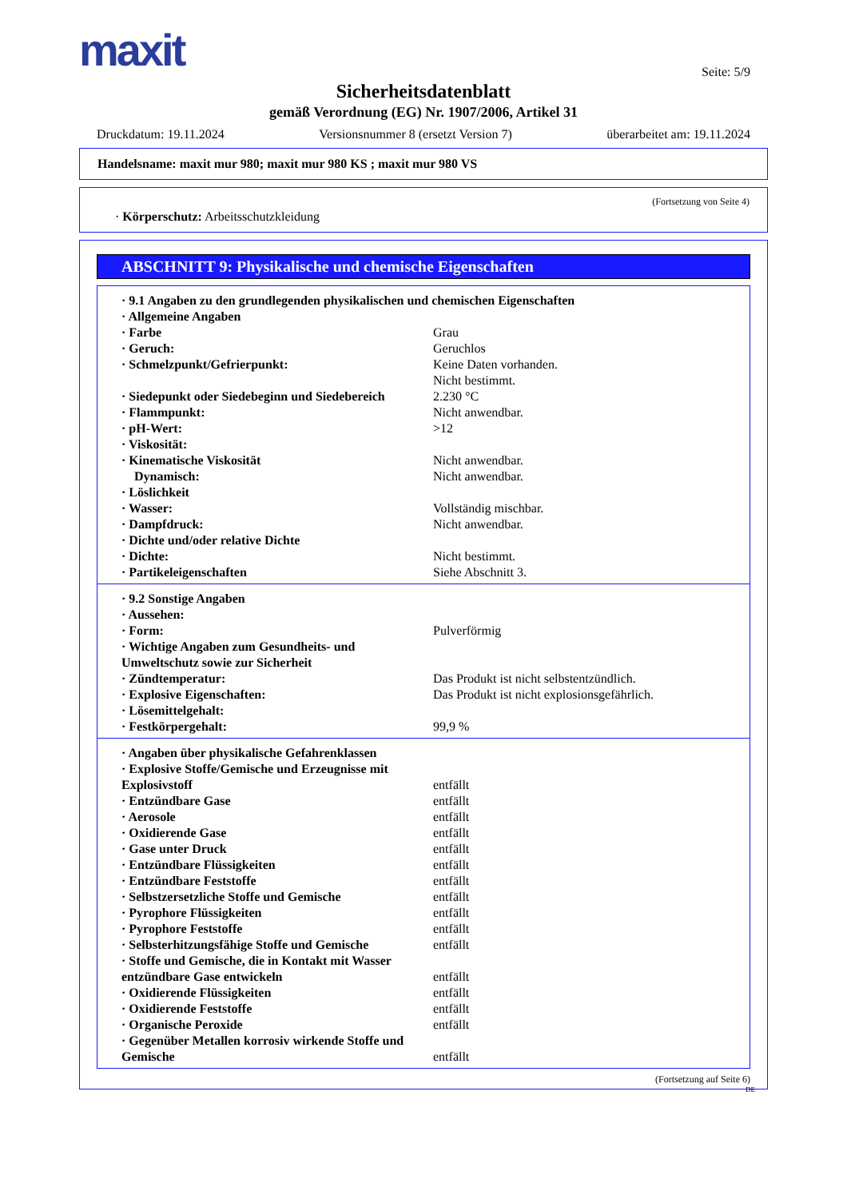maxit
Seite: 5/9
Sicherheitsdatenblatt
gemäß Verordnung (EG) Nr. 1907/2006, Artikel 31
Druckdatum: 19.11.2024 Versionsnummer 8 (ersetzt Version 7) überarbeitet am: 19.11.2024
Handelsname: maxit mur 980; maxit mur 980 KS ; maxit mur 980 VS
(Fortsetzung von Seite 4)
· Körperschutz: Arbeitsschutzkleidung
ABSCHNITT 9: Physikalische und chemische Eigenschaften
· 9.1 Angaben zu den grundlegenden physikalischen und chemischen Eigenschaften
· Allgemeine Angaben
· Farbe Grau
· Geruch: Geruchlos
· Schmelzpunkt/Gefrierpunkt: Keine Daten vorhanden.
Nicht bestimmt.
· Siedepunkt oder Siedebeginn und Siedebereich 2.230 °C
· Flammpunkt: Nicht anwendbar.
· pH-Wert: >12
· Viskosität:
· Kinematische Viskosität Nicht anwendbar.
Dynamisch: Nicht anwendbar.
· Löslichkeit
· Wasser: Vollständig mischbar.
· Dampfdruck: Nicht anwendbar.
· Dichte und/oder relative Dichte
· Dichte: Nicht bestimmt.
· Partikeleigenschaften Siehe Abschnitt 3.
· 9.2 Sonstige Angaben
· Aussehen:
· Form: Pulverförmig
· Wichtige Angaben zum Gesundheits- und Umweltschutz sowie zur Sicherheit
· Zündtemperatur: Das Produkt ist nicht selbstentzündlich.
· Explosive Eigenschaften: Das Produkt ist nicht explosionsgefährlich.
· Lösemittelgehalt:
· Festkörpergehalt: 99,9 %
· Angaben über physikalische Gefahrenklassen
· Explosive Stoffe/Gemische und Erzeugnisse mit Explosivstoff entfällt
· Entzündbare Gase entfällt
· Aerosole entfällt
· Oxidierende Gase entfällt
· Gase unter Druck entfällt
· Entzündbare Flüssigkeiten entfällt
· Entzündbare Feststoffe entfällt
· Selbstzersetzliche Stoffe und Gemische entfällt
· Pyrophore Flüssigkeiten entfällt
· Pyrophore Feststoffe entfällt
· Selbsterhitzungsfähige Stoffe und Gemische entfällt
· Stoffe und Gemische, die in Kontakt mit Wasser entzündbare Gase entwickeln entfällt
· Oxidierende Flüssigkeiten entfällt
· Oxidierende Feststoffe entfällt
· Organische Peroxide entfällt
· Gegenüber Metallen korrosiv wirkende Stoffe und Gemische entfällt
(Fortsetzung auf Seite 6)
DE